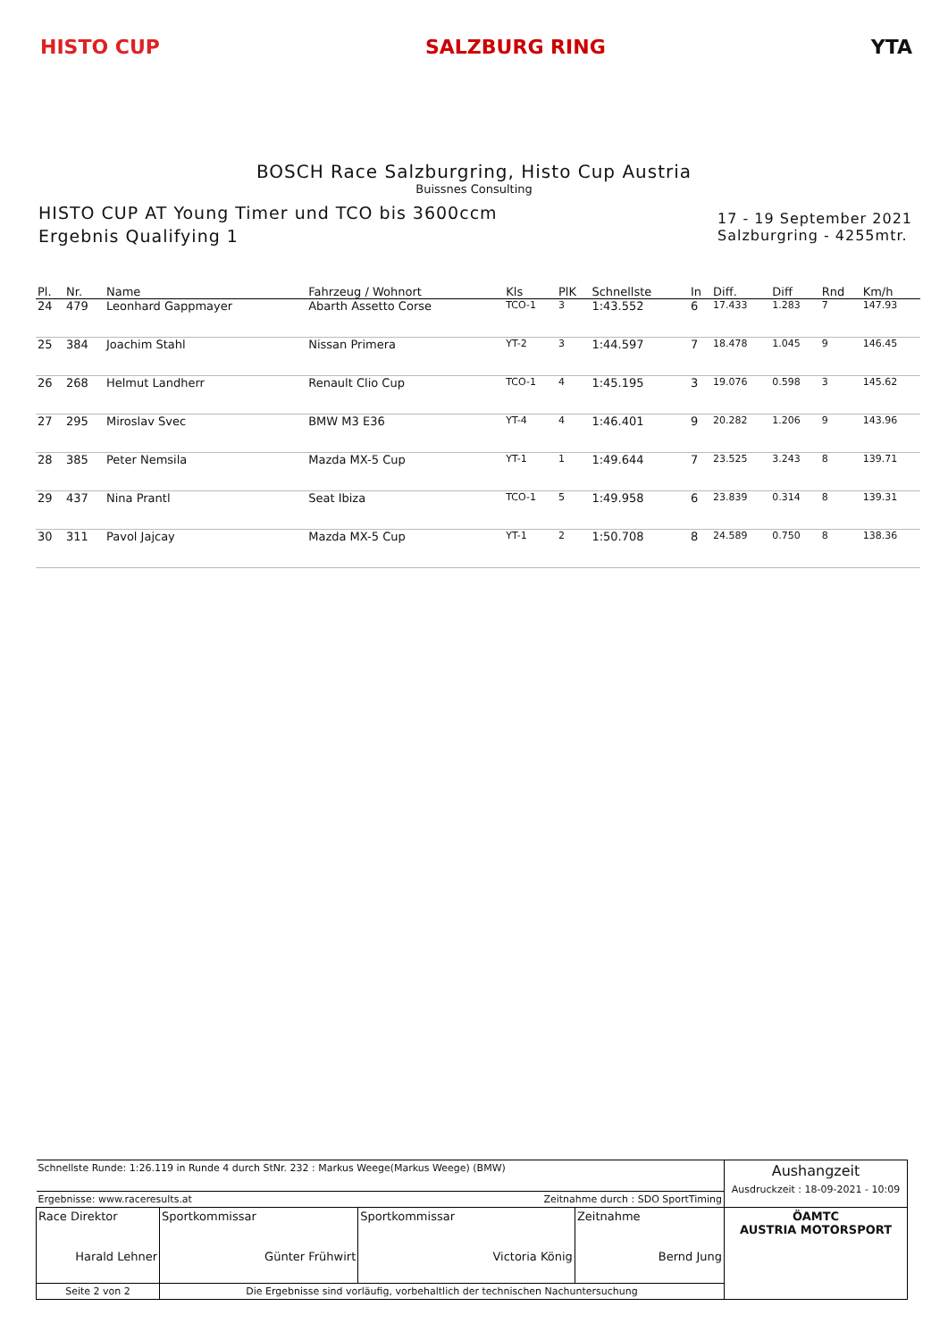HISTO CUP SALZBURG RING YTA
BOSCH Race Salzburgring, Histo Cup Austria
Buissnes Consulting
HISTO CUP AT Young Timer und TCO bis 3600ccm
Ergebnis Qualifying 1
17 - 19 September 2021
Salzburgring - 4255mtr.
| Pl. | Nr. | Name | Fahrzeug / Wohnort | Kls | PlK | Schnellste | In | Diff. | Diff | Rnd | Km/h |
| --- | --- | --- | --- | --- | --- | --- | --- | --- | --- | --- | --- |
| 24 | 479 | Leonhard Gappmayer | Abarth Assetto Corse | TCO-1 | 3 | 1:43.552 | 6 | 17.433 | 1.283 | 7 | 147.93 |
| 25 | 384 | Joachim Stahl | Nissan Primera | YT-2 | 3 | 1:44.597 | 7 | 18.478 | 1.045 | 9 | 146.45 |
| 26 | 268 | Helmut Landherr | Renault Clio Cup | TCO-1 | 4 | 1:45.195 | 3 | 19.076 | 0.598 | 3 | 145.62 |
| 27 | 295 | Miroslav Svec | BMW M3 E36 | YT-4 | 4 | 1:46.401 | 9 | 20.282 | 1.206 | 9 | 143.96 |
| 28 | 385 | Peter Nemsila | Mazda MX-5 Cup | YT-1 | 1 | 1:49.644 | 7 | 23.525 | 3.243 | 8 | 139.71 |
| 29 | 437 | Nina Prantl | Seat Ibiza | TCO-1 | 5 | 1:49.958 | 6 | 23.839 | 0.314 | 8 | 139.31 |
| 30 | 311 | Pavol Jajcay | Mazda MX-5 Cup | YT-1 | 2 | 1:50.708 | 8 | 24.589 | 0.750 | 8 | 138.36 |
| Schnellste Runde: 1:26.119 in Runde 4 durch StNr. 232 : Markus Weege(Markus Weege) (BMW) | | | | Aushangzeit Ausdruckzeit : 18-09-2021 - 10:09 |
| Ergebnisse: www.raceresults.at | | Zeitnahme durch : SDO SportTiming | | |
| Race Direktor Harald Lehner | Sportkommissar Günter Frühwirt | Sportkommissar Victoria König | Zeitnahme Bernd Jung | ÖAMTC AUSTRIA MOTORSPORT |
| Seite 2 von 2 | Die Ergebnisse sind vorläufig, vorbehaltlich der technischen Nachuntersuchung | | | |